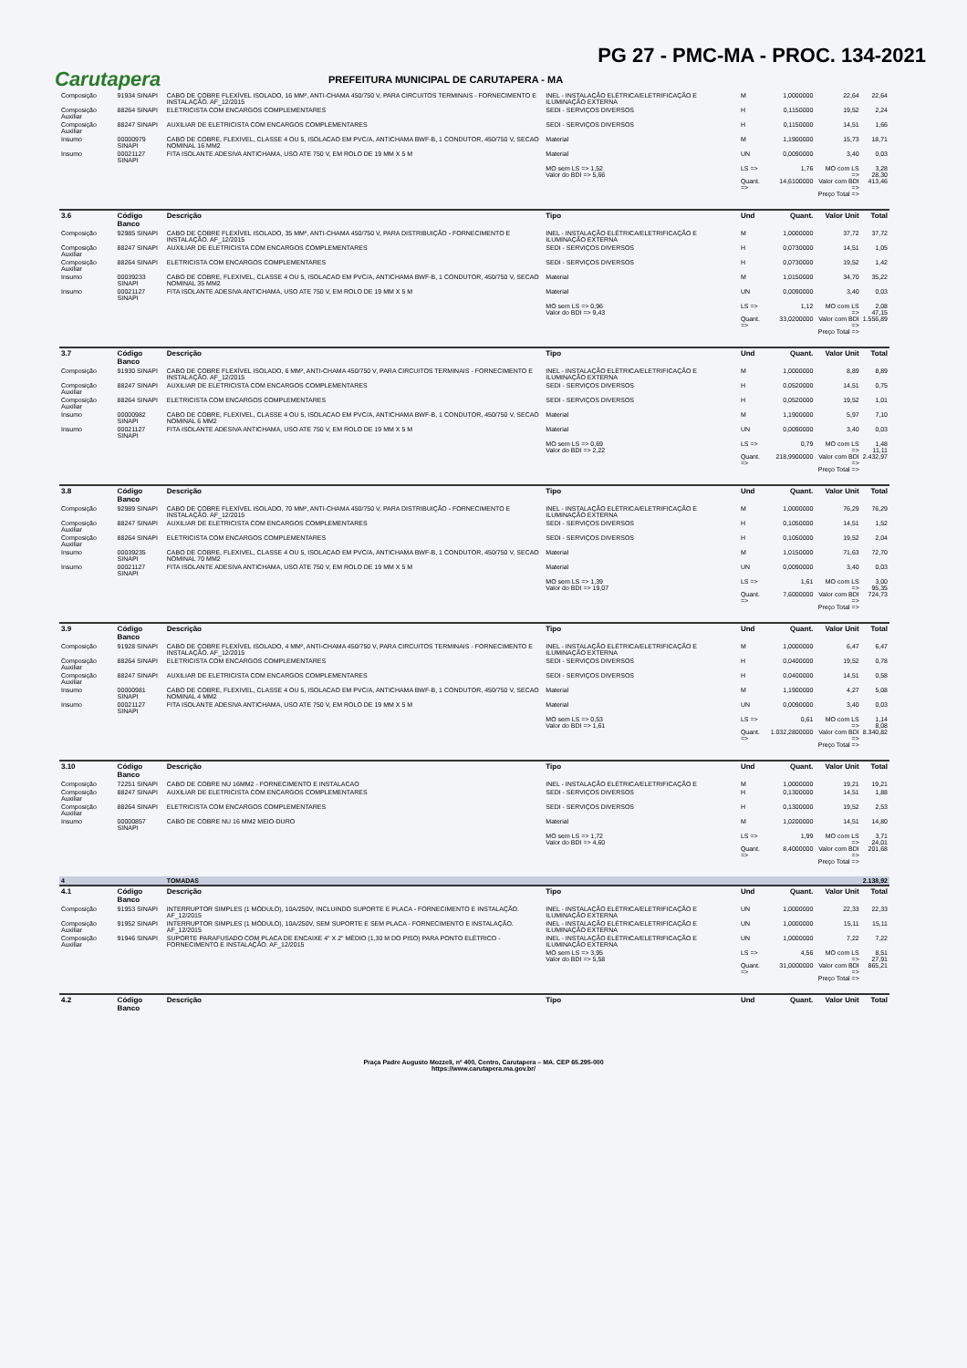PG 27 - PMC-MA - PROC. 134-2021
Carutapera
PREFEITURA MUNICIPAL DE CARUTAPERA - MA
| Composição | 91934 SINAPI | CABO DE COBRE FLEXÍVEL ISOLADO, 16 MM², ANTI-CHAMA 450/750 V, PARA CIRCUITOS TERMINAIS - FORNECIMENTO E INSTALAÇÃO. AF_12/2015 | INEL - INSTALAÇÃO ELÉTRICA/ELETRIFICAÇÃO E ILUMINAÇÃO EXTERNA | M | 1,0000000 | 22,64 | 22,64 |
| Composição Auxiliar | 88264 SINAPI | ELETRICISTA COM ENCARGOS COMPLEMENTARES | SEDI - SERVIÇOS DIVERSOS | H | 0,1150000 | 19,52 | 2,24 |
| Composição Auxiliar | 88247 SINAPI | AUXILIAR DE ELETRICISTA COM ENCARGOS COMPLEMENTARES | SEDI - SERVIÇOS DIVERSOS | H | 0,1150000 | 14,51 | 1,66 |
| Insumo | 00000979 SINAPI | CABO DE COBRE, FLEXIVEL, CLASSE 4 OU 5, ISOLACAO EM PVC/A, ANTICHAMA BWF-B, 1 CONDUTOR, 450/750 V, SECAO NOMINAL 16 MM2 | Material | M | 1,1900000 | 15,73 | 18,71 |
| Insumo | 00021127 SINAPI | FITA ISOLANTE ADESIVA ANTICHAMA, USO ATE 750 V, EM ROLO DE 19 MM X 5 M | Material | UN | 0,0090000 | 3,40 | 0,03 |
| | | | MO sem LS => 1,52 Valor do BDI => 5,66 | LS => Quant. => | 1,76 14,6100000 | MO com LS => Valor com BDI => Preço Total => | 3,28 28,30 413,46 |
| 3.6 | Código Banco | Descrição | Tipo | Und | Quant. | Valor Unit | Total |
| Composição | 92985 SINAPI | CABO DE COBRE FLEXÍVEL ISOLADO, 35 MM², ANTI-CHAMA 450/750 V, PARA DISTRIBUIÇÃO - FORNECIMENTO E INSTALAÇÃO. AF_12/2015 | INEL - INSTALAÇÃO ELÉTRICA/ELETRIFICAÇÃO E ILUMINAÇÃO EXTERNA | M | 1,0000000 | 37,72 | 37,72 |
| Composição Auxiliar | 88247 SINAPI | AUXILIAR DE ELETRICISTA COM ENCARGOS COMPLEMENTARES | SEDI - SERVIÇOS DIVERSOS | H | 0,0730000 | 14,51 | 1,05 |
| Composição Auxiliar | 88264 SINAPI | ELETRICISTA COM ENCARGOS COMPLEMENTARES | SEDI - SERVIÇOS DIVERSOS | H | 0,0730000 | 19,52 | 1,42 |
| Insumo | 00039233 SINAPI | CABO DE COBRE, FLEXIVEL, CLASSE 4 OU 5, ISOLACAO EM PVC/A, ANTICHAMA BWF-B, 1 CONDUTOR, 450/750 V, SECAO NOMINAL 35 MM2 | Material | M | 1,0150000 | 34,70 | 35,22 |
| Insumo | 00021127 SINAPI | FITA ISOLANTE ADESIVA ANTICHAMA, USO ATE 750 V, EM ROLO DE 19 MM X 5 M | Material | UN | 0,0090000 | 3,40 | 0,03 |
| | | | MO sem LS => 0,96 Valor do BDI => 9,43 | LS => Quant. => | 1,12 33,0200000 | MO com LS => Valor com BDI => Preço Total => | 2,08 47,15 1.556,89 |
| 3.7 | Código Banco | Descrição | Tipo | Und | Quant. | Valor Unit | Total |
| Composição | 91930 SINAPI | CABO DE COBRE FLEXÍVEL ISOLADO, 6 MM², ANTI-CHAMA 450/750 V, PARA CIRCUITOS TERMINAIS - FORNECIMENTO E INSTALAÇÃO. AF_12/2015 | INEL - INSTALAÇÃO ELÉTRICA/ELETRIFICAÇÃO E ILUMINAÇÃO EXTERNA | M | 1,0000000 | 8,89 | 8,89 |
| Composição Auxiliar | 88247 SINAPI | AUXILIAR DE ELETRICISTA COM ENCARGOS COMPLEMENTARES | SEDI - SERVIÇOS DIVERSOS | H | 0,0520000 | 14,51 | 0,75 |
| Composição Auxiliar | 88264 SINAPI | ELETRICISTA COM ENCARGOS COMPLEMENTARES | SEDI - SERVIÇOS DIVERSOS | H | 0,0520000 | 19,52 | 1,01 |
| Insumo | 00000982 SINAPI | CABO DE COBRE, FLEXIVEL, CLASSE 4 OU 5, ISOLACAO EM PVC/A, ANTICHAMA BWF-B, 1 CONDUTOR, 450/750 V, SECAO NOMINAL 6 MM2 | Material | M | 1,1900000 | 5,97 | 7,10 |
| Insumo | 00021127 SINAPI | FITA ISOLANTE ADESIVA ANTICHAMA, USO ATE 750 V, EM ROLO DE 19 MM X 5 M | Material | UN | 0,0090000 | 3,40 | 0,03 |
| | | | MO sem LS => 0,69 Valor do BDI => 2,22 | LS => Quant. => | 0,79 218,9900000 | MO com LS => Valor com BDI => Preço Total => | 1,48 11,11 2.432,97 |
| 3.8 | Código Banco | Descrição | Tipo | Und | Quant. | Valor Unit | Total |
| Composição | 92989 SINAPI | CABO DE COBRE FLEXÍVEL ISOLADO, 70 MM², ANTI-CHAMA 450/750 V, PARA DISTRIBUIÇÃO - FORNECIMENTO E INSTALAÇÃO. AF_12/2015 | INEL - INSTALAÇÃO ELÉTRICA/ELETRIFICAÇÃO E ILUMINAÇÃO EXTERNA | M | 1,0000000 | 76,29 | 76,29 |
| Composição Auxiliar | 88247 SINAPI | AUXILIAR DE ELETRICISTA COM ENCARGOS COMPLEMENTARES | SEDI - SERVIÇOS DIVERSOS | H | 0,1050000 | 14,51 | 1,52 |
| Composição Auxiliar | 88264 SINAPI | ELETRICISTA COM ENCARGOS COMPLEMENTARES | SEDI - SERVIÇOS DIVERSOS | H | 0,1050000 | 19,52 | 2,04 |
| Insumo | 00039235 SINAPI | CABO DE COBRE, FLEXIVEL, CLASSE 4 OU 5, ISOLACAO EM PVC/A, ANTICHAMA BWF-B, 1 CONDUTOR, 450/750 V, SECAO NOMINAL 70 MM2 | Material | M | 1,0150000 | 71,63 | 72,70 |
| Insumo | 00021127 SINAPI | FITA ISOLANTE ADESIVA ANTICHAMA, USO ATE 750 V, EM ROLO DE 19 MM X 5 M | Material | UN | 0,0090000 | 3,40 | 0,03 |
| | | | MO sem LS => 1,39 Valor do BDI => 19,07 | LS => Quant. => | 1,61 7,6000000 | MO com LS => Valor com BDI => Preço Total => | 3,00 95,35 724,73 |
| 3.9 | Código Banco | Descrição | Tipo | Und | Quant. | Valor Unit | Total |
| Composição | 91928 SINAPI | CABO DE COBRE FLEXÍVEL ISOLADO, 4 MM², ANTI-CHAMA 450/750 V, PARA CIRCUITOS TERMINAIS - FORNECIMENTO E INSTALAÇÃO. AF_12/2015 | INEL - INSTALAÇÃO ELÉTRICA/ELETRIFICAÇÃO E ILUMINAÇÃO EXTERNA | M | 1,0000000 | 6,47 | 6,47 |
| Composição Auxiliar | 88264 SINAPI | ELETRICISTA COM ENCARGOS COMPLEMENTARES | SEDI - SERVIÇOS DIVERSOS | H | 0,0400000 | 19,52 | 0,78 |
| Composição Auxiliar | 88247 SINAPI | AUXILIAR DE ELETRICISTA COM ENCARGOS COMPLEMENTARES | SEDI - SERVIÇOS DIVERSOS | H | 0,0400000 | 14,51 | 0,58 |
| Insumo | 00000981 SINAPI | CABO DE COBRE, FLEXIVEL, CLASSE 4 OU 5, ISOLACAO EM PVC/A, ANTICHAMA BWF-B, 1 CONDUTOR, 450/750 V, SECAO NOMINAL 4 MM2 | Material | M | 1,1900000 | 4,27 | 5,08 |
| Insumo | 00021127 SINAPI | FITA ISOLANTE ADESIVA ANTICHAMA, USO ATE 750 V, EM ROLO DE 19 MM X 5 M | Material | UN | 0,0090000 | 3,40 | 0,03 |
| | | | MO sem LS => 0,53 Valor do BDI => 1,61 | LS => Quant. => | 0,61 1.032,2800000 | MO com LS => Valor com BDI => Preço Total => | 1,14 8,08 8.340,82 |
| 3.10 | Código Banco | Descrição | Tipo | Und | Quant. | Valor Unit | Total |
| Composição | 72251 SINAPI | CABO DE COBRE NU 16MM2 - FORNECIMENTO E INSTALACAO | INEL - INSTALAÇÃO ELÉTRICA/ELETRIFICAÇÃO E | M | 1,0000000 | 19,21 | 19,21 |
| Composição Auxiliar | 88247 SINAPI | AUXILIAR DE ELETRICISTA COM ENCARGOS COMPLEMENTARES | SEDI - SERVIÇOS DIVERSOS | H | 0,1300000 | 14,51 | 1,88 |
| Composição Auxiliar | 88264 SINAPI | ELETRICISTA COM ENCARGOS COMPLEMENTARES | SEDI - SERVIÇOS DIVERSOS | H | 0,1300000 | 19,52 | 2,53 |
| Insumo | 00000857 SINAPI | CABO DE COBRE NU 16 MM2 MEIO-DURO | Material | M | 1,0200000 | 14,51 | 14,80 |
| | | | MO sem LS => 1,72 Valor do BDI => 4,60 | LS => Quant. => | 1,99 8,4000000 | MO com LS => Valor com BDI => Preço Total => | 3,71 24,01 201,68 |
| 4 | | TOMADAS | | | | | 2.138,92 |
| 4.1 | Código Banco | Descrição | Tipo | Und | Quant. | Valor Unit | Total |
| Composição | 91953 SINAPI | INTERRUPTOR SIMPLES (1 MÓDULO), 10A/250V, INCLUINDO SUPORTE E PLACA - FORNECIMENTO E INSTALAÇÃO. AF_12/2015 | INEL - INSTALAÇÃO ELÉTRICA/ELETRIFICAÇÃO E ILUMINAÇÃO EXTERNA | UN | 1,0000000 | 22,33 | 22,33 |
| Composição Auxiliar | 91952 SINAPI | INTERRUPTOR SIMPLES (1 MÓDULO), 10A/250V, SEM SUPORTE E SEM PLACA - FORNECIMENTO E INSTALAÇÃO. AF_12/2015 | INEL - INSTALAÇÃO ELÉTRICA/ELETRIFICAÇÃO E ILUMINAÇÃO EXTERNA | UN | 1,0000000 | 15,11 | 15,11 |
| Composição Auxiliar | 91946 SINAPI | SUPORTE PARAFUSADO COM PLACA DE ENCAIXE 4" X 2" MÉDIO (1,30 M DO PISO) PARA PONTO ELÉTRICO - FORNECIMENTO E INSTALAÇÃO. AF_12/2015 | INEL - INSTALAÇÃO ELÉTRICA/ELETRIFICAÇÃO E ILUMINAÇÃO EXTERNA | UN | 1,0000000 | 7,22 | 7,22 |
| | | | MO sem LS => 3,95 Valor do BDI => 5,58 | LS => Quant. => | 4,56 31,0000000 | MO com LS => Valor com BDI => Preço Total => | 8,51 27,91 865,21 |
| 4.2 | Código Banco | Descrição | Tipo | Und | Quant. | Valor Unit | Total |
Praça Padre Augusto Mozzeli, nº 400, Centro, Carutapera – MA. CEP 65.295-000
https://www.carutapera.ma.gov.br/